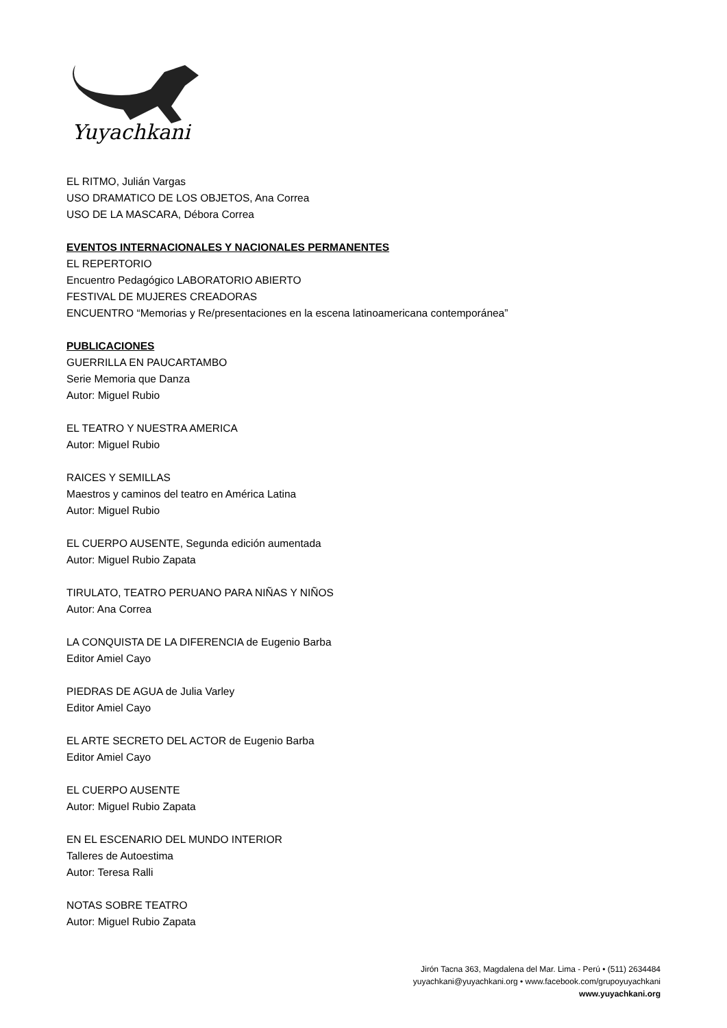Yuyachkani
EL RITMO, Julián Vargas
USO DRAMATICO DE LOS OBJETOS, Ana Correa
USO DE LA MASCARA, Débora Correa
EVENTOS INTERNACIONALES Y NACIONALES PERMANENTES
EL REPERTORIO
Encuentro Pedagógico LABORATORIO ABIERTO
FESTIVAL DE MUJERES CREADORAS
ENCUENTRO “Memorias y Re/presentaciones en la escena latinoamericana contemporánea”
PUBLICACIONES
GUERRILLA EN PAUCARTAMBO
Serie Memoria que Danza
Autor: Miguel Rubio
EL TEATRO Y NUESTRA AMERICA
Autor: Miguel Rubio
RAICES Y SEMILLAS
Maestros y caminos del teatro en América Latina
Autor: Miguel Rubio
EL CUERPO AUSENTE, Segunda edición aumentada
Autor: Miguel Rubio Zapata
TIRULATO, TEATRO PERUANO PARA NIÑAS Y NIÑOS
Autor: Ana Correa
LA CONQUISTA DE LA DIFERENCIA de Eugenio Barba
Editor Amiel Cayo
PIEDRAS DE AGUA de Julia Varley
Editor Amiel Cayo
EL ARTE SECRETO DEL ACTOR de Eugenio Barba
Editor Amiel Cayo
EL CUERPO AUSENTE
Autor: Miguel Rubio Zapata
EN EL ESCENARIO DEL MUNDO INTERIOR
Talleres de Autoestima
Autor: Teresa Ralli
NOTAS SOBRE TEATRO
Autor: Miguel Rubio Zapata
Jirón Tacna 363, Magdalena del Mar. Lima - Perú • (511) 2634484
yuyachkani@yuyachkani.org • www.facebook.com/grupoyuyachkani
www.yuyachkani.org